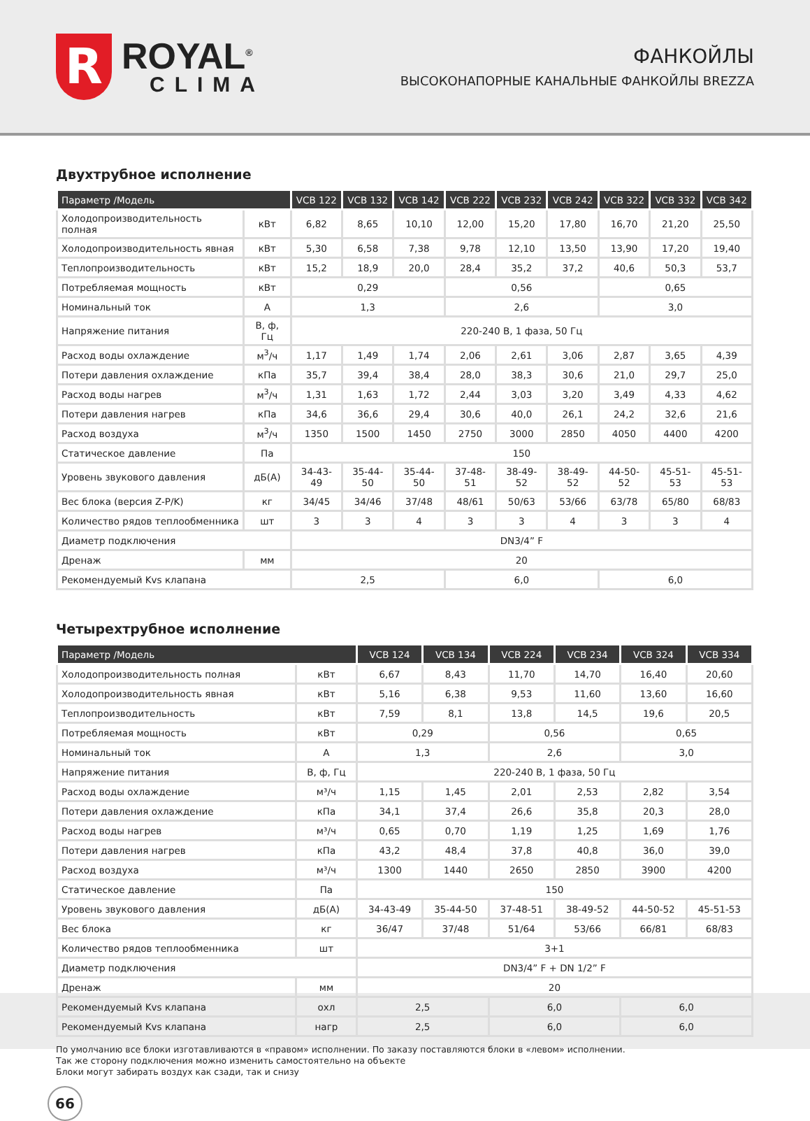R
ROYAL<sup>®</sup>
CLIMA
ФАНКОЙЛЫ
ВЫСОКОНАПОРНЫЕ КАНАЛЬНЫЕ ФАНКОЙЛЫ BREZZA
Двухтрубное исполнение
| Параметр /Модель | | VCB 122 | VCB 132 | VCB 142 | VCB 222 | VCB 232 | VCB 242 | VCB 322 | VCB 332 | VCB 342 |
| --- | --- | --- | --- | --- | --- | --- | --- | --- | --- | --- |
| Холодопроизводительность полная | кВт | 6,82 | 8,65 | 10,10 | 12,00 | 15,20 | 17,80 | 16,70 | 21,20 | 25,50 |
| Холодопроизводительность явная | кВт | 5,30 | 6,58 | 7,38 | 9,78 | 12,10 | 13,50 | 13,90 | 17,20 | 19,40 |
| Теплопроизводительность | кВт | 15,2 | 18,9 | 20,0 | 28,4 | 35,2 | 37,2 | 40,6 | 50,3 | 53,7 |
| Потребляемая мощность | кВт | 0,29 | | | 0,56 | | | 0,65 | | |
| Номинальный ток | А | 1,3 | | | 2,6 | | | 3,0 | | |
| Напряжение питания | В, ф, Гц | 220-240 В, 1 фаза, 50 Гц | | | | | | | | |
| Расход воды охлаждение | м<sup>3</sup>/ч | 1,17 | 1,49 | 1,74 | 2,06 | 2,61 | 3,06 | 2,87 | 3,65 | 4,39 |
| Потери давления охлаждение | кПа | 35,7 | 39,4 | 38,4 | 28,0 | 38,3 | 30,6 | 21,0 | 29,7 | 25,0 |
| Расход воды нагрев | м<sup>3</sup>/ч | 1,31 | 1,63 | 1,72 | 2,44 | 3,03 | 3,20 | 3,49 | 4,33 | 4,62 |
| Потери давления нагрев | кПа | 34,6 | 36,6 | 29,4 | 30,6 | 40,0 | 26,1 | 24,2 | 32,6 | 21,6 |
| Расход воздуха | м<sup>3</sup>/ч | 1350 | 1500 | 1450 | 2750 | 3000 | 2850 | 4050 | 4400 | 4200 |
| Статическое давление | Па | 150 | | | | | | | | |
| Уровень звукового давления | дБ(А) | 34-43-49 | 35-44-50 | 35-44-50 | 37-48-51 | 38-49-52 | 38-49-52 | 44-50-52 | 45-51-53 | 45-51-53 |
| Вес блока (версия Z-P/K) | кг | 34/45 | 34/46 | 37/48 | 48/61 | 50/63 | 53/66 | 63/78 | 65/80 | 68/83 |
| Количество рядов теплообменника | шт | 3 | 3 | 4 | 3 | 3 | 4 | 3 | 3 | 4 |
| Диаметр подключения | | DN3/4” F | | | | | | | | |
| Дренаж | мм | 20 | | | | | | | | |
| Рекомендуемый Kvs клапана | | 2,5 | | | 6,0 | | | 6,0 | | |
Четырехтрубное исполнение
| Параметр /Модель | | VCB 124 | VCB 134 | VCB 224 | VCB 234 | VCB 324 | VCB 334 |
| --- | --- | --- | --- | --- | --- | --- | --- |
| Холодопроизводительность полная | кВт | 6,67 | 8,43 | 11,70 | 14,70 | 16,40 | 20,60 |
| Холодопроизводительность явная | кВт | 5,16 | 6,38 | 9,53 | 11,60 | 13,60 | 16,60 |
| Теплопроизводительность | кВт | 7,59 | 8,1 | 13,8 | 14,5 | 19,6 | 20,5 |
| Потребляемая мощность | кВт | 0,29 | | 0,56 | | 0,65 | |
| Номинальный ток | А | 1,3 | | 2,6 | | 3,0 | |
| Напряжение питания | В, ф, Гц | 220-240 В, 1 фаза, 50 Гц | | | | | |
| Расход воды охлаждение | м³/ч | 1,15 | 1,45 | 2,01 | 2,53 | 2,82 | 3,54 |
| Потери давления охлаждение | кПа | 34,1 | 37,4 | 26,6 | 35,8 | 20,3 | 28,0 |
| Расход воды нагрев | м³/ч | 0,65 | 0,70 | 1,19 | 1,25 | 1,69 | 1,76 |
| Потери давления нагрев | кПа | 43,2 | 48,4 | 37,8 | 40,8 | 36,0 | 39,0 |
| Расход воздуха | м³/ч | 1300 | 1440 | 2650 | 2850 | 3900 | 4200 |
| Статическое давление | Па | 150 | | | | | |
| Уровень звукового давления | дБ(А) | 34-43-49 | 35-44-50 | 37-48-51 | 38-49-52 | 44-50-52 | 45-51-53 |
| Вес блока | кг | 36/47 | 37/48 | 51/64 | 53/66 | 66/81 | 68/83 |
| Количество рядов теплообменника | шт | 3+1 | | | | | |
| Диаметр подключения | | DN3/4” F + DN 1/2” F | | | | | |
| Дренаж | мм | 20 | | | | | |
| Рекомендуемый Kvs клапана | охл | 2,5 | | 6,0 | | 6,0 | |
| Рекомендуемый Kvs клапана | нагр | 2,5 | | 6,0 | | 6,0 | |
По умолчанию все блоки изготавливаются в «правом» исполнении. По заказу поставляются блоки в «левом» исполнении.
Так же сторону подключения можно изменить самостоятельно на объекте
Блоки могут забирать воздух как сзади, так и снизу
66